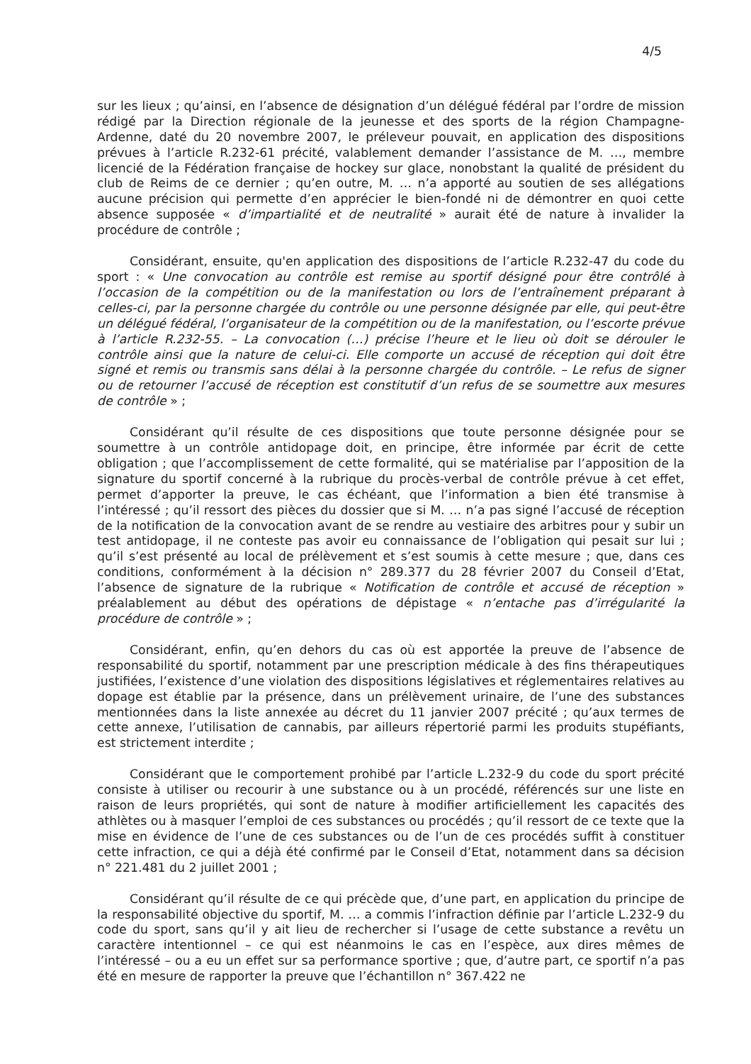4/5
sur les lieux ; qu’ainsi, en l’absence de désignation d’un délégué fédéral par l’ordre de mission rédigé par la Direction régionale de la jeunesse et des sports de la région Champagne-Ardenne, daté du 20 novembre 2007, le préleveur pouvait, en application des dispositions prévues à l’article R.232-61 précité, valablement demander l’assistance de M. …, membre licencié de la Fédération française de hockey sur glace, nonobstant la qualité de président du club de Reims de ce dernier ; qu’en outre, M. … n’a apporté au soutien de ses allégations aucune précision qui permette d’en apprécier le bien-fondé ni de démontrer en quoi cette absence supposée « d’impartialité et de neutralité » aurait été de nature à invalider la procédure de contrôle ;
Considérant, ensuite, qu'en application des dispositions de l’article R.232-47 du code du sport : « Une convocation au contrôle est remise au sportif désigné pour être contrôlé à l’occasion de la compétition ou de la manifestation ou lors de l’entraînement préparant à celles-ci, par la personne chargée du contrôle ou une personne désignée par elle, qui peut-être un délégué fédéral, l’organisateur de la compétition ou de la manifestation, ou l’escorte prévue à l’article R.232-55. – La convocation (…) précise l’heure et le lieu où doit se dérouler le contrôle ainsi que la nature de celui-ci. Elle comporte un accusé de réception qui doit être signé et remis ou transmis sans délai à la personne chargée du contrôle. – Le refus de signer ou de retourner l’accusé de réception est constitutif d’un refus de se soumettre aux mesures de contrôle » ;
Considérant qu’il résulte de ces dispositions que toute personne désignée pour se soumettre à un contrôle antidopage doit, en principe, être informée par écrit de cette obligation ; que l’accomplissement de cette formalité, qui se matérialise par l’apposition de la signature du sportif concerné à la rubrique du procès-verbal de contrôle prévue à cet effet, permet d’apporter la preuve, le cas échéant, que l’information a bien été transmise à l’intéressé ; qu’il ressort des pièces du dossier que si M. … n’a pas signé l’accusé de réception de la notification de la convocation avant de se rendre au vestiaire des arbitres pour y subir un test antidopage, il ne conteste pas avoir eu connaissance de l’obligation qui pesait sur lui ; qu’il s’est présenté au local de prélèvement et s’est soumis à cette mesure ; que, dans ces conditions, conformément à la décision n° 289.377 du 28 février 2007 du Conseil d’Etat, l’absence de signature de la rubrique « Notification de contrôle et accusé de réception » préalablement au début des opérations de dépistage « n’entache pas d’irrégularité la procédure de contrôle » ;
Considérant, enfin, qu’en dehors du cas où est apportée la preuve de l’absence de responsabilité du sportif, notamment par une prescription médicale à des fins thérapeutiques justifiées, l’existence d’une violation des dispositions législatives et réglementaires relatives au dopage est établie par la présence, dans un prélèvement urinaire, de l’une des substances mentionnées dans la liste annexée au décret du 11 janvier 2007 précité ; qu’aux termes de cette annexe, l’utilisation de cannabis, par ailleurs répertorié parmi les produits stupéfiants, est strictement interdite ;
Considérant que le comportement prohibé par l’article L.232-9 du code du sport précité consiste à utiliser ou recourir à une substance ou à un procédé, référencés sur une liste en raison de leurs propriétés, qui sont de nature à modifier artificiellement les capacités des athlètes ou à masquer l’emploi de ces substances ou procédés ; qu’il ressort de ce texte que la mise en évidence de l’une de ces substances ou de l’un de ces procédés suffit à constituer cette infraction, ce qui a déjà été confirmé par le Conseil d’Etat, notamment dans sa décision n° 221.481 du 2 juillet 2001 ;
Considérant qu’il résulte de ce qui précède que, d’une part, en application du principe de la responsabilité objective du sportif, M. … a commis l’infraction définie par l’article L.232-9 du code du sport, sans qu’il y ait lieu de rechercher si l’usage de cette substance a revêtu un caractère intentionnel – ce qui est néanmoins le cas en l’espèce, aux dires mêmes de l’intéressé – ou a eu un effet sur sa performance sportive ; que, d’autre part, ce sportif n’a pas été en mesure de rapporter la preuve que l’échantillon n° 367.422 ne